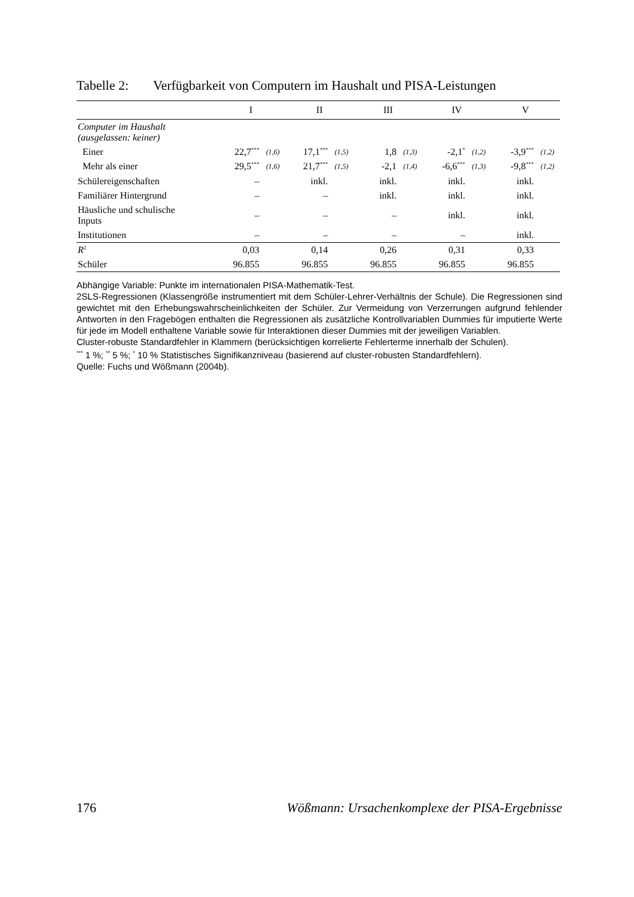Tabelle 2: Verfügbarkeit von Computern im Haushalt und PISA-Leistungen
| | I | | II | | III | | IV | | V | |
| --- | --- | --- | --- | --- | --- | --- | --- | --- | --- | --- |
| Computer im Haushalt (ausgelassen: keiner) | | | | | | | | | | |
| Einer | 22,7<sup>***</sup> | (1,6) | 17,1<sup>***</sup> | (1,5) | 1,8 | (1,3) | -2,1<sup>*</sup> | (1,2) | -3,9<sup>***</sup> | (1,2) |
| Mehr als einer | 29,5<sup>***</sup> | (1,6) | 21,7<sup>***</sup> | (1,5) | -2,1 | (1,4) | -6,6<sup>***</sup> | (1,3) | -9,8<sup>***</sup> | (1,2) |
| Schülereigenschaften | – | | inkl. | | inkl. | | inkl. | | inkl. | |
| Familiärer Hintergrund | – | | – | | inkl. | | inkl. | | inkl. | |
| Häusliche und schulische Inputs | – | | – | | – | | inkl. | | inkl. | |
| Institutionen | – | | – | | – | | – | | inkl. | |
| R<sup>2</sup> | 0,03 | | 0,14 | | 0,26 | | 0,31 | | 0,33 | |
| Schüler | 96.855 | | 96.855 | | 96.855 | | 96.855 | | 96.855 | |
Abhängige Variable: Punkte im internationalen PISA-Mathematik-Test.
2SLS-Regressionen (Klassengröße instrumentiert mit dem Schüler-Lehrer-Verhältnis der Schule). Die Regressionen sind gewichtet mit den Erhebungswahrscheinlichkeiten der Schüler. Zur Vermeidung von Verzerrungen aufgrund fehlender Antworten in den Fragebögen enthalten die Regressionen als zusätzliche Kontrollvariablen Dummies für imputierte Werte für jede im Modell enthaltene Variable sowie für Interaktionen dieser Dummies mit der jeweiligen Variablen.
Cluster-robuste Standardfehler in Klammern (berücksichtigen korrelierte Fehlerterme innerhalb der Schulen).
<sup>***</sup> 1 %; <sup>**</sup> 5 %; <sup>*</sup> 10 % Statistisches Signifikanzniveau (basierend auf cluster-robusten Standardfehlern).
Quelle: Fuchs und Wößmann (2004b).
176 Wößmann: Ursachenkomplexe der PISA-Ergebnisse